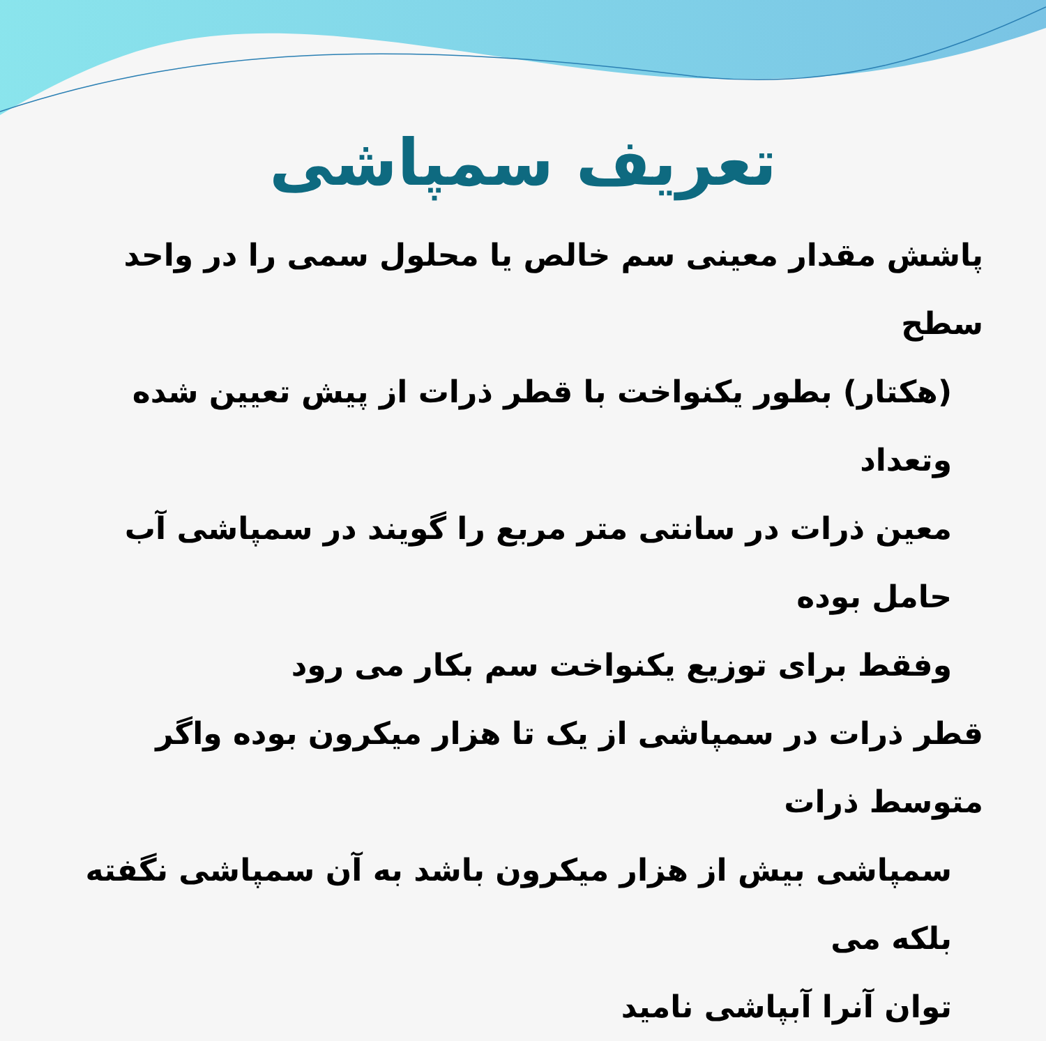تعریف سمپاشی
پاشش مقدار معینی سم خالص یا محلول سمی را در واحد سطح
(هکتار) بطور یکنواخت با قطر ذرات از پیش تعیین شده وتعداد
معین ذرات در سانتی متر مربع را گویند در سمپاشی آب حامل بوده
وفقط برای توزیع یکنواخت سم بکار می رود
قطر ذرات در سمپاشی از یک تا هزار میکرون بوده واگر متوسط ذرات
سمپاشی بیش از هزار میکرون باشد به آن سمپاشی نگفته بلکه می
توان آنرا آبپاشی نامید